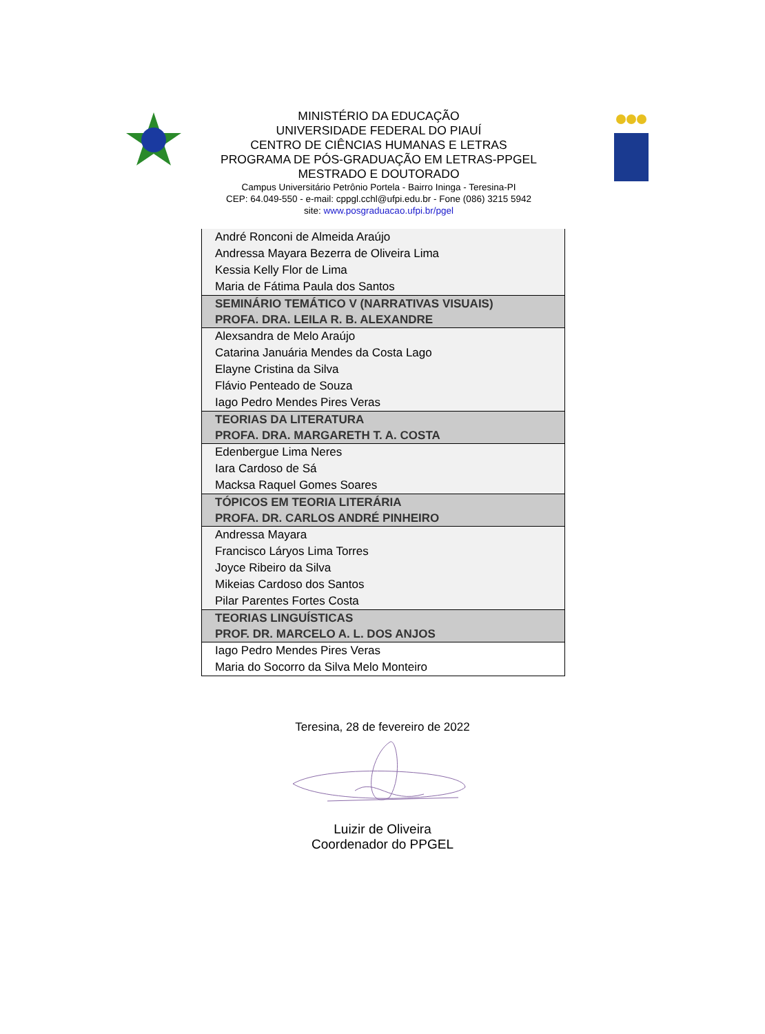MINISTÉRIO DA EDUCAÇÃO
UNIVERSIDADE FEDERAL DO PIAUÍ
CENTRO DE CIÊNCIAS HUMANAS E LETRAS
PROGRAMA DE PÓS-GRADUAÇÃO EM LETRAS-PPGEL
MESTRADO E DOUTORADO
Campus Universitário Petrônio Portela - Bairro Ininga - Teresina-PI
CEP: 64.049-550 - e-mail: cppgl.cchl@ufpi.edu.br - Fone (086) 3215 5942
site: www.posgraduacao.ufpi.br/pgel
| André Ronconi de Almeida Araújo |
| Andressa Mayara Bezerra de Oliveira Lima |
| Kessia Kelly Flor de Lima |
| Maria de Fátima Paula dos Santos |
| SEMINÁRIO TEMÁTICO V (NARRATIVAS VISUAIS) PROFA. DRA. LEILA R. B. ALEXANDRE |
| Alexsandra de Melo Araújo |
| Catarina Januária Mendes da Costa Lago |
| Elayne Cristina da Silva |
| Flávio Penteado de Souza |
| Iago Pedro Mendes Pires Veras |
| TEORIAS DA LITERATURA PROFA. DRA. MARGARETH T. A. COSTA |
| Edenbergue Lima Neres |
| Iara Cardoso de Sá |
| Macksa Raquel Gomes Soares |
| TÓPICOS EM TEORIA LITERÁRIA PROFA. DR. CARLOS ANDRÉ PINHEIRO |
| Andressa Mayara |
| Francisco Láryos Lima Torres |
| Joyce Ribeiro da Silva |
| Mikeias Cardoso dos Santos |
| Pilar Parentes Fortes Costa |
| TEORIAS LINGUÍSTICAS PROF. DR. MARCELO A. L. DOS ANJOS |
| Iago Pedro Mendes Pires Veras |
| Maria do Socorro da Silva Melo Monteiro |
Teresina, 28 de fevereiro de 2022
Luizir de Oliveira
Coordenador do PPGEL